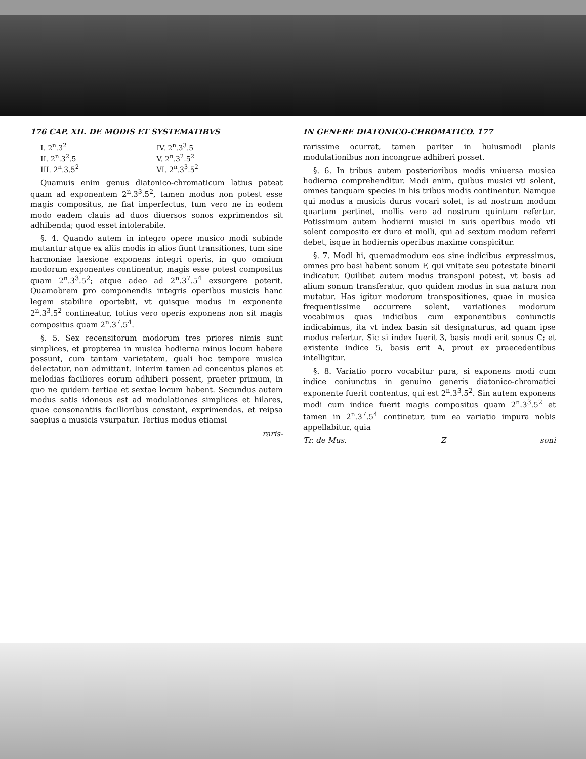176 CAP. XII. DE MODIS ET SYSTEMATIBVS
I. 2<sup>n</sup>.3<sup>2</sup>
IV. 2<sup>n</sup>.3<sup>3</sup>.5
II. 2<sup>n</sup>.3<sup>2</sup>.5
V. 2<sup>n</sup>.3<sup>2</sup>.5<sup>2</sup>
III. 2<sup>n</sup>.3.5<sup>2</sup>
VI. 2<sup>n</sup>.3<sup>3</sup>.5<sup>2</sup>
Quamuis enim genus diatonico-chromaticum latius pateat quam ad exponentem 2<sup>n</sup>.3<sup>3</sup>.5<sup>2</sup>, tamen modus non potest esse magis compositus, ne fiat imperfectus, tum vero ne in eodem modo eadem clauis ad duos diuersos sonos exprimendos sit adhibenda; quod esset intolerabile.
§. 4. Quando autem in integro opere musico modi subinde mutantur atque ex aliis modis in alios fiunt transitiones, tum sine harmoniae laesione exponens integri operis, in quo omnium modorum exponentes continentur, magis esse potest compositus quam 2<sup>n</sup>.3<sup>3</sup>.5<sup>2</sup>; atque adeo ad 2<sup>n</sup>.3<sup>7</sup>.5<sup>4</sup> exsurgere poterit. Quamobrem pro componendis integris operibus musicis hanc legem stabilire oportebit, vt quisque modus in exponente 2<sup>n</sup>.3<sup>3</sup>.5<sup>2</sup> contineatur, totius vero operis exponens non sit magis compositus quam 2<sup>n</sup>.3<sup>7</sup>.5<sup>4</sup>.
§. 5. Sex recensitorum modorum tres priores nimis sunt simplices, et propterea in musica hodierna minus locum habere possunt, cum tantam varietatem, quali hoc tempore musica delectatur, non admittant. Interim tamen ad concentus planos et melodias faciliores eorum adhiberi possent, praeter primum, in quo ne quidem tertiae et sextae locum habent. Secundus autem modus satis idoneus est ad modulationes simplices et hilares, quae consonantiis facilioribus constant, exprimendas, et reipsa saepius a musicis vsurpatur. Tertius modus etiamsi
raris-
IN GENERE DIATONICO-CHROMATICO. 177
rarissime ocurrat, tamen pariter in huiusmodi planis modulationibus non incongrue adhiberi posset.
§. 6. In tribus autem posterioribus modis vniuersa musica hodierna comprehenditur. Modi enim, quibus musici vti solent, omnes tanquam species in his tribus modis continentur. Namque qui modus a musicis durus vocari solet, is ad nostrum modum quartum pertinet, mollis vero ad nostrum quintum refertur. Potissimum autem hodierni musici in suis operibus modo vti solent composito ex duro et molli, qui ad sextum modum referri debet, isque in hodiernis operibus maxime conspicitur.
§. 7. Modi hi, quemadmodum eos sine indicibus expressimus, omnes pro basi habent sonum F, qui vnitate seu potestate binarii indicatur. Quilibet autem modus transponi potest, vt basis ad alium sonum transferatur, quo quidem modus in sua natura non mutatur. Has igitur modorum transpositiones, quae in musica frequentissime occurrere solent, variationes modorum vocabimus quas indicibus cum exponentibus coniunctis indicabimus, ita vt index basin sit designaturus, ad quam ipse modus refertur. Sic si index fuerit 3, basis modi erit sonus C; et existente indice 5, basis erit A, prout ex praecedentibus intelligitur.
§. 8. Variatio porro vocabitur pura, si exponens modi cum indice coniunctus in genuino generis diatonico-chromatici exponente fuerit contentus, qui est 2<sup>n</sup>.3<sup>3</sup>.5<sup>2</sup>. Sin autem exponens modi cum indice fuerit magis compositus quam 2<sup>n</sup>.3<sup>3</sup>.5<sup>2</sup> et tamen in 2<sup>n</sup>.3<sup>7</sup>.5<sup>4</sup> continetur, tum ea variatio impura nobis appellabitur, quia
Tr. de Mus. Z soni